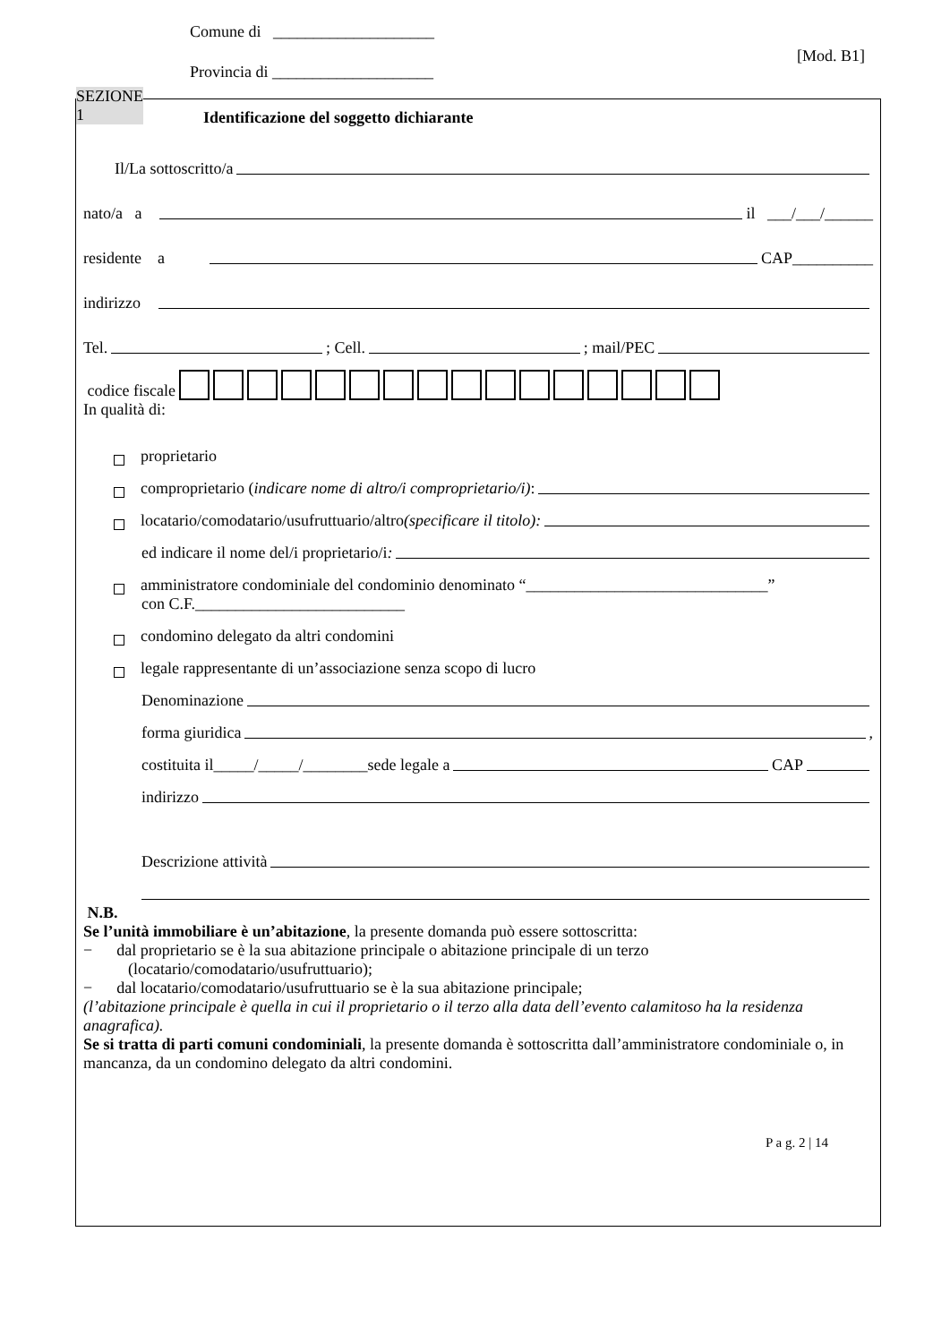Comune di ____________________
Provincia di ____________________
[Mod. B1]
SEZIONE
1
Identificazione del soggetto dichiarante
Il/La sottoscritto/a
nato/a a il ___/___/______
residente a CAP__________
indirizzo
Tel. ; Cell. ; mail/PEC
codice fiscale
In qualità di:
proprietario
comproprietario (indicare nome di altro/i comproprietario/i):
locatario/comodatario/usufruttuario/altro (specificare il titolo):
ed indicare il nome del/i proprietario/i:
amministratore condominiale del condominio denominato “______________________________”
con C.F.__________________________
condomino delegato da altri condomini
legale rappresentante di un’associazione senza scopo di lucro
Denominazione
forma giuridica ,
costituita il_____/_____/________sede legale a CAP
indirizzo
Descrizione attività
N.B.
Se l’unità immobiliare è un’abitazione, la presente domanda può essere sottoscritta:
− dal proprietario se è la sua abitazione principale o abitazione principale di un terzo
(locatario/comodatario/usufruttuario);
− dal locatario/comodatario/usufruttuario se è la sua abitazione principale;
(l’abitazione principale è quella in cui il proprietario o il terzo alla data dell’evento calamitoso ha la residenza anagrafica).
Se si tratta di parti comuni condominiali, la presente domanda è sottoscritta dall’amministratore condominiale o, in mancanza, da un condomino delegato da altri condomini.
P a g. 2 | 14